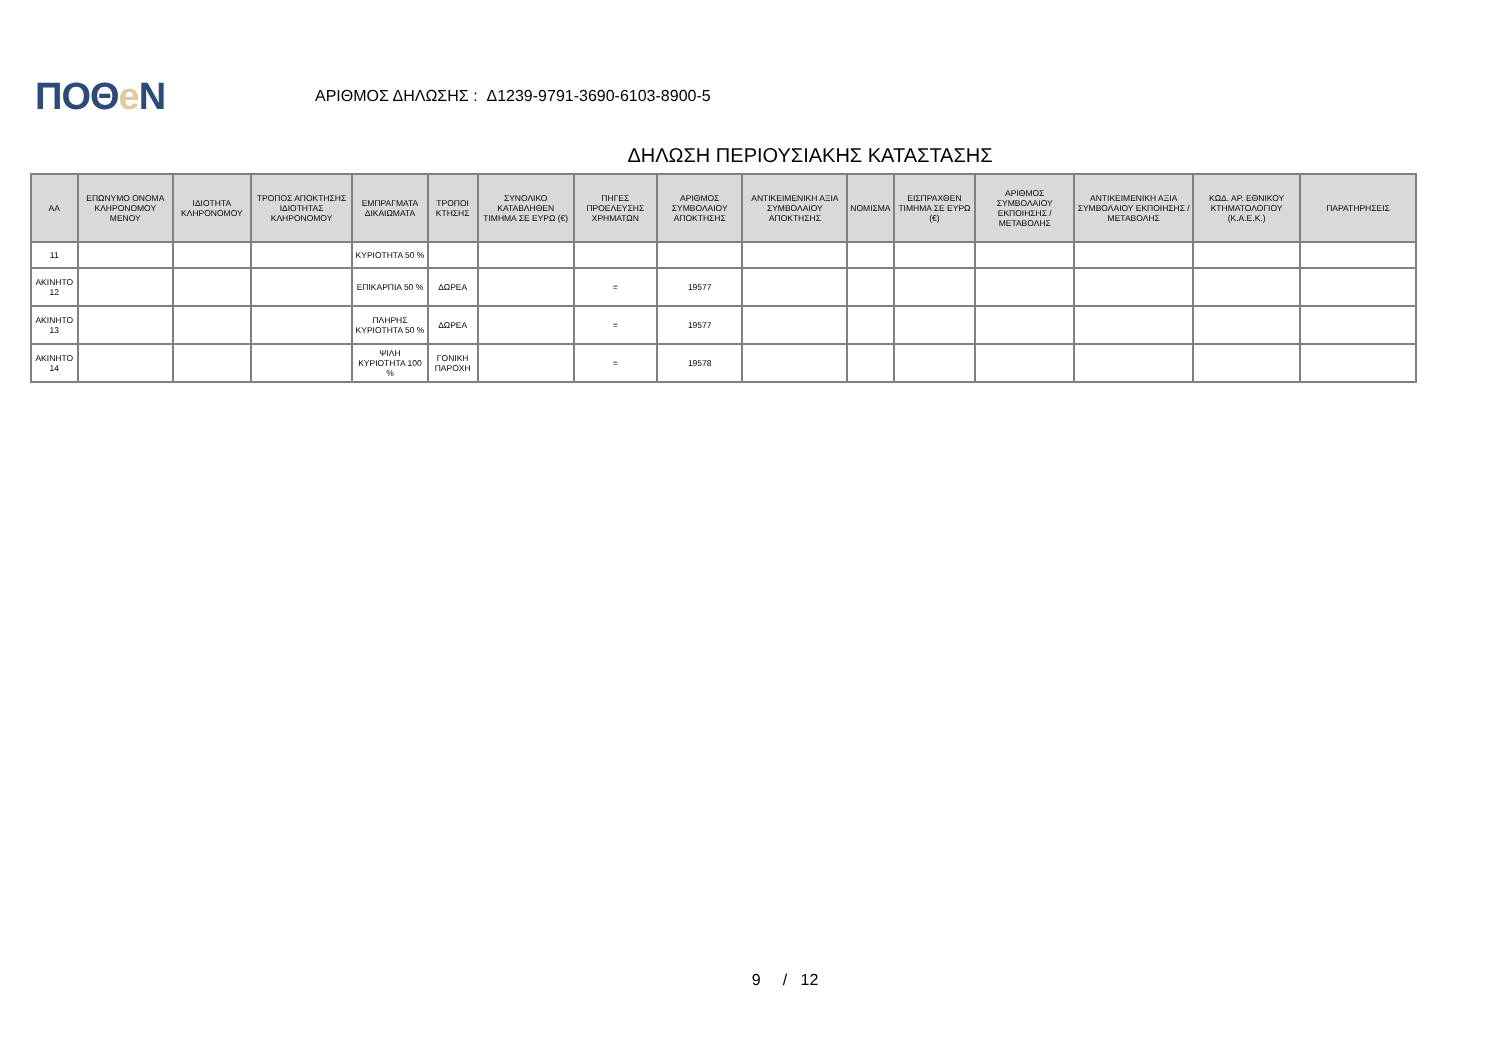ΠΟΘe Ν
ΑΡΙΘΜΟΣ ΔΗΛΩΣΗΣ : Δ1239-9791-3690-6103-8900-5
ΔΗΛΩΣΗ ΠΕΡΙΟΥΣΙΑΚΗΣ ΚΑΤΑΣΤΑΣΗΣ
| ΑΑ | ΕΠΩΝΥΜΟ ΟΝΟΜΑ ΚΛΗΡΟΝΟΜΟΥ ΜΕΝΟΥ | ΙΔΙΟΤΗΤΑ ΚΛΗΡΟΝΟΜΟΥ | ΤΡΟΠΟΣ ΑΠΟΚΤΗΣΗΣ ΙΔΙΟΤΗΤΑΣ ΚΛΗΡΟΝΟΜΟΥ | ΕΜΠΡΑΓΜΑΤΑ ΔΙΚΑΙΩΜΑΤΑ | ΤΡΟΠΟΙ ΚΤΗΣΗΣ | ΣΥΝΟΛΙΚΟ ΚΑΤΑΒΛΗΘΕΝ ΤΙΜΗΜΑ ΣΕ ΕΥΡΩ (€) | ΠΗΓΕΣ ΠΡΟΕΛΕΥΣΗΣ ΧΡΗΜΑΤΩΝ | ΑΡΙΘΜΟΣ ΣΥΜΒΟΛΑΙΟΥ ΑΠΟΚΤΗΣΗΣ | ΑΝΤΙΚΕΙΜΕΝΙΚΗ ΑΞΙΑ ΣΥΜΒΟΛΑΙΟΥ ΑΠΟΚΤΗΣΗΣ | ΝΟΜΙΣΜΑ | ΕΙΣΠΡΑΧΘΕΝ ΤΙΜΗΜΑ ΣΕ ΕΥΡΩ (€) | ΑΡΙΘΜΟΣ ΣΥΜΒΟΛΑΙΟΥ ΕΚΠΟΙΗΣΗΣ /ΜΕΤΑΒΟΛΗΣ | ΑΝΤΙΚΕΙΜΕΝΙΚΗ ΑΞΙΑ ΣΥΜΒΟΛΑΙΟΥ ΕΚΠΟΙΗΣΗΣ / ΜΕΤΑΒΟΛΗΣ | ΚΩΔ. ΑΡ. ΕΘΝΙΚΟΥ ΚΤΗΜΑΤΟΛΟΓΙΟΥ (Κ.Α.Ε.Κ.) | ΠΑΡΑΤΗΡΗΣΕΙΣ |
| --- | --- | --- | --- | --- | --- | --- | --- | --- | --- | --- | --- | --- | --- | --- | --- |
| 11 | | | | ΚΥΡΙΟΤΗΤΑ 50 % | | | | | | | | | | | |
| ΑΚΙΝΗΤΟ 12 | | | | ΕΠΙΚΑΡΠΙΑ 50 % | ΔΩΡΕΑ | | = | 19577 | | | | | | | |
| ΑΚΙΝΗΤΟ 13 | | | | ΠΛΗΡΗΣ ΚΥΡΙΟΤΗΤΑ 50 % | ΔΩΡΕΑ | | = | 19577 | | | | | | | |
| ΑΚΙΝΗΤΟ 14 | | | | ΨΙΛΗ ΚΥΡΙΟΤΗΤΑ 100 % | ΓΟΝΙΚΗ ΠΑΡΟΧΗ | | = | 19578 | | | | | | | |
9 / 12